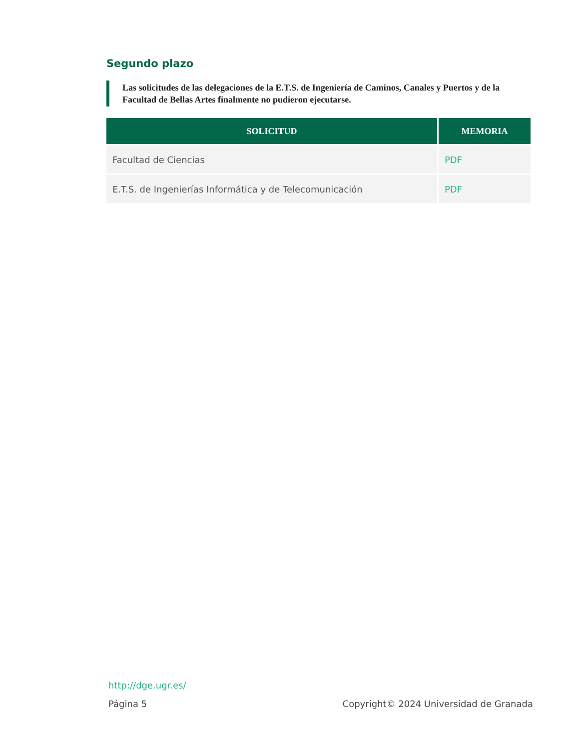Segundo plazo
Las solicitudes de las delegaciones de la E.T.S. de Ingeniería de Caminos, Canales y Puertos y de la Facultad de Bellas Artes finalmente no pudieron ejecutarse.
| SOLICITUD | MEMORIA |
| --- | --- |
| Facultad de Ciencias | PDF |
| E.T.S. de Ingenierías Informática y de Telecomunicación | PDF |
http://dge.ugr.es/
Página 5 Copyright© 2024 Universidad de Granada